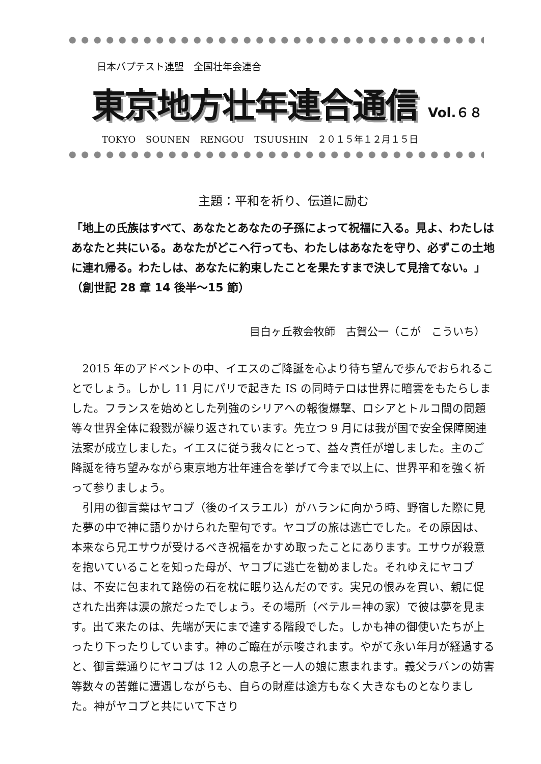日本バプテスト連盟　全国壮年会連合
東京地方壮年連合通信 Vol.６８
TOKYO SOUNEN RENGOU TSUUSHIN　２０１５年１２月１５日
主題：平和を祈り、伝道に励む
「地上の氏族はすべて、あなたとあなたの子孫によって祝福に入る。見よ、わたしはあなたと共にいる。あなたがどこへ行っても、わたしはあなたを守り、必ずこの土地に連れ帰る。わたしは、あなたに約束したことを果たすまで決して見捨てない。」（創世記 28 章 14 後半～15 節）
目白ヶ丘教会牧師　古賀公一（こが　こういち）
2015 年のアドベントの中、イエスのご降誕を心より待ち望んで歩んでおられることでしょう。しかし 11 月にパリで起きた IS の同時テロは世界に暗雲をもたらしました。フランスを始めとした列強のシリアへの報復爆撃、ロシアとトルコ間の問題等々世界全体に殺戮が繰り返されています。先立つ 9 月には我が国で安全保障関連法案が成立しました。イエスに従う我々にとって、益々責任が増しました。主のご降誕を待ち望みながら東京地方壮年連合を挙げて今まで以上に、世界平和を強く祈って参りましょう。
引用の御言葉はヤコブ（後のイスラエル）がハランに向かう時、野宿した際に見た夢の中で神に語りかけられた聖句です。ヤコブの旅は逃亡でした。その原因は、本来なら兄エサウが受けるべき祝福をかすめ取ったことにあります。エサウが殺意を抱いていることを知った母が、ヤコブに逃亡を勧めました。それゆえにヤコブは、不安に包まれて路傍の石を枕に眠り込んだのです。実兄の恨みを買い、親に促された出奔は涙の旅だったでしょう。その場所（ベテル＝神の家）で彼は夢を見ます。出て来たのは、先端が天にまで達する階段でした。しかも神の御使いたちが上ったり下ったりしています。神のご臨在が示唆されます。やがて永い年月が経過すると、御言葉通りにヤコブは 12 人の息子と一人の娘に恵まれます。義父ラバンの妨害等数々の苦難に遭遇しながらも、自らの財産は途方もなく大きなものとなりました。神がヤコブと共にいて下さり